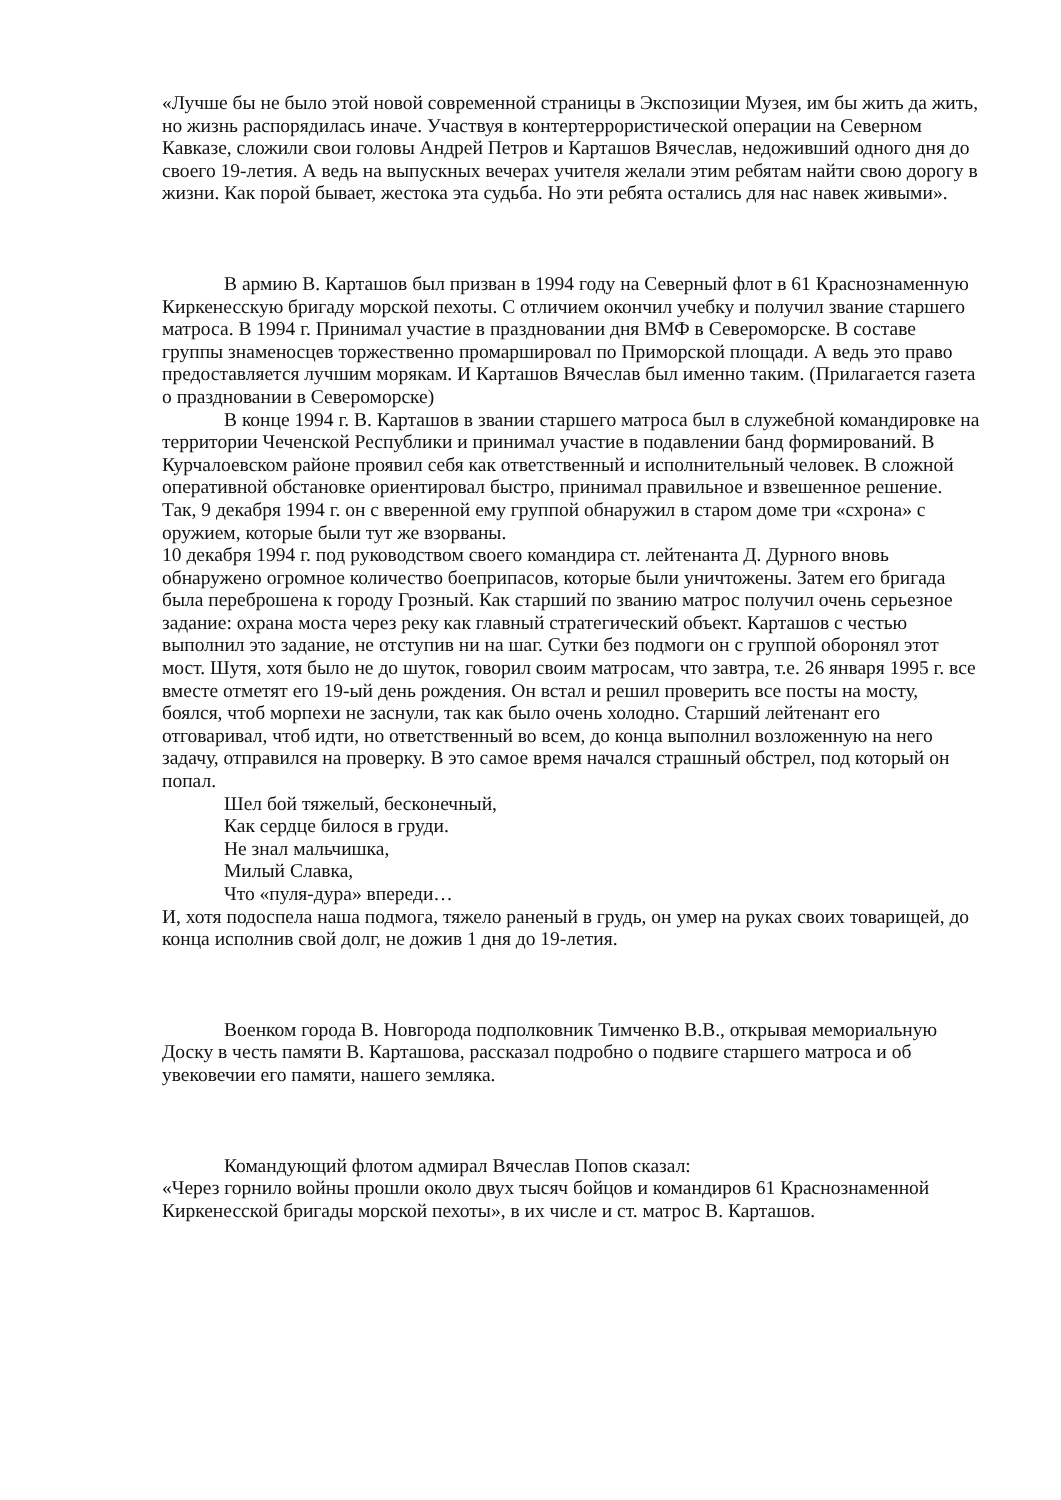«Лучше бы не было этой новой современной страницы в Экспозиции Музея, им бы жить да жить, но жизнь распорядилась иначе. Участвуя в контертеррористической операции на Северном Кавказе, сложили свои головы Андрей Петров и Карташов Вячеслав, недоживший одного дня до своего 19-летия. А ведь на выпускных вечерах учителя желали этим ребятам найти свою дорогу в жизни. Как порой бывает, жестока эта судьба. Но эти ребята остались для нас навек живыми».
В армию В. Карташов был призван в 1994 году на Северный флот в 61 Краснознаменную Киркенесскую бригаду морской пехоты. С отличием окончил учебку и получил звание старшего матроса. В 1994 г. Принимал участие в праздновании дня ВМФ в Североморске. В составе группы знаменосцев торжественно промаршировал по Приморской площади. А ведь это право предоставляется лучшим морякам. И Карташов Вячеслав был именно таким. (Прилагается газета о праздновании в Североморске)
В конце 1994 г. В. Карташов в звании старшего матроса был в служебной командировке на территории Чеченской Республики и принимал участие в подавлении банд формирований. В Курчалоевском районе проявил себя как ответственный и исполнительный человек. В сложной оперативной обстановке ориентировал быстро, принимал правильное и взвешенное решение. Так, 9 декабря 1994 г. он с вверенной ему группой обнаружил в старом доме три «схрона» с оружием, которые были тут же взорваны.
10 декабря 1994 г. под руководством своего командира ст. лейтенанта Д. Дурного вновь обнаружено огромное количество боеприпасов, которые были уничтожены. Затем его бригада была переброшена к городу Грозный. Как старший по званию матрос получил очень серьезное задание: охрана моста через реку как главный стратегический объект. Карташов с честью выполнил это задание, не отступив ни на шаг. Сутки без подмоги он с группой оборонял этот мост. Шутя, хотя было не до шуток, говорил своим матросам, что завтра, т.е. 26 января 1995 г. все вместе отметят его 19-ый день рождения. Он встал и решил проверить все посты на мосту, боялся, чтоб морпехи не заснули, так как было очень холодно. Старший лейтенант его отговаривал, чтоб идти, но ответственный во всем, до конца выполнил возложенную на него задачу, отправился на проверку. В это самое время начался страшный обстрел, под который он попал.
Шел бой тяжелый, бесконечный,
Как сердце билося в груди.
Не знал мальчишка,
Милый Славка,
Что «пуля-дура» впереди…
И, хотя подоспела наша подмога, тяжело раненый в грудь, он умер на руках своих товарищей, до конца исполнив свой долг, не дожив 1 дня до 19-летия.
Военком города В. Новгорода подполковник Тимченко В.В., открывая мемориальную Доску в честь памяти В. Карташова, рассказал подробно о подвиге старшего матроса и об увековечии его памяти, нашего земляка.
Командующий флотом адмирал Вячеслав Попов сказал:
«Через горнило войны прошли около двух тысяч бойцов и командиров 61 Краснознаменной Киркенесской бригады морской пехоты», в их числе и ст. матрос В. Карташов.